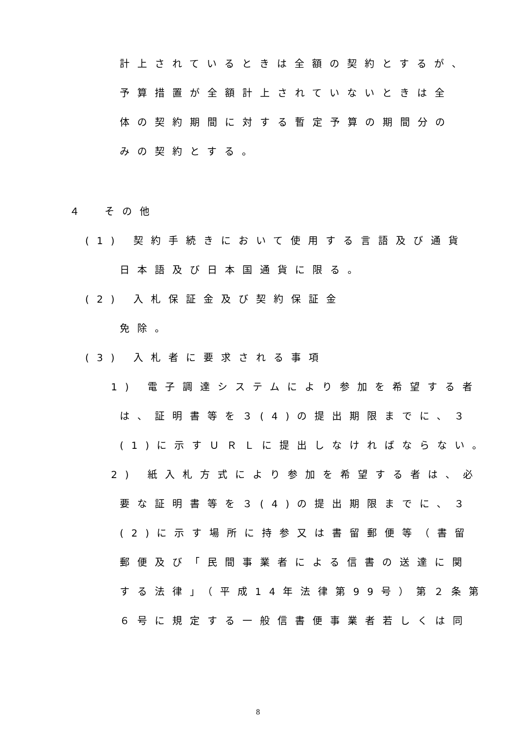計上されているときは全額の契約とするが、
予算措置が全額計上されていないときは全
体の契約期間に対する暫定予算の期間分の
みの契約とする。
４　その他
(1) 契約手続きにおいて使用する言語及び通貨
日本語及び日本国通貨に限る。
(2) 入札保証金及び契約保証金
免除。
(3) 入札者に要求される事項
1) 電子調達システムにより参加を希望する者
は、証明書等を３(4)の提出期限までに、３
(1)に示すＵＲＬに提出しなければならない。
2) 紙入札方式により参加を希望する者は、必
要な証明書等を３(4)の提出期限までに、３
(2)に示す場所に持参又は書留郵便等（書留
郵便及び「民間事業者による信書の送達に関
する法律」（平成14年法律第99号）第２条第
６号に規定する一般信書便事業者若しくは同
8